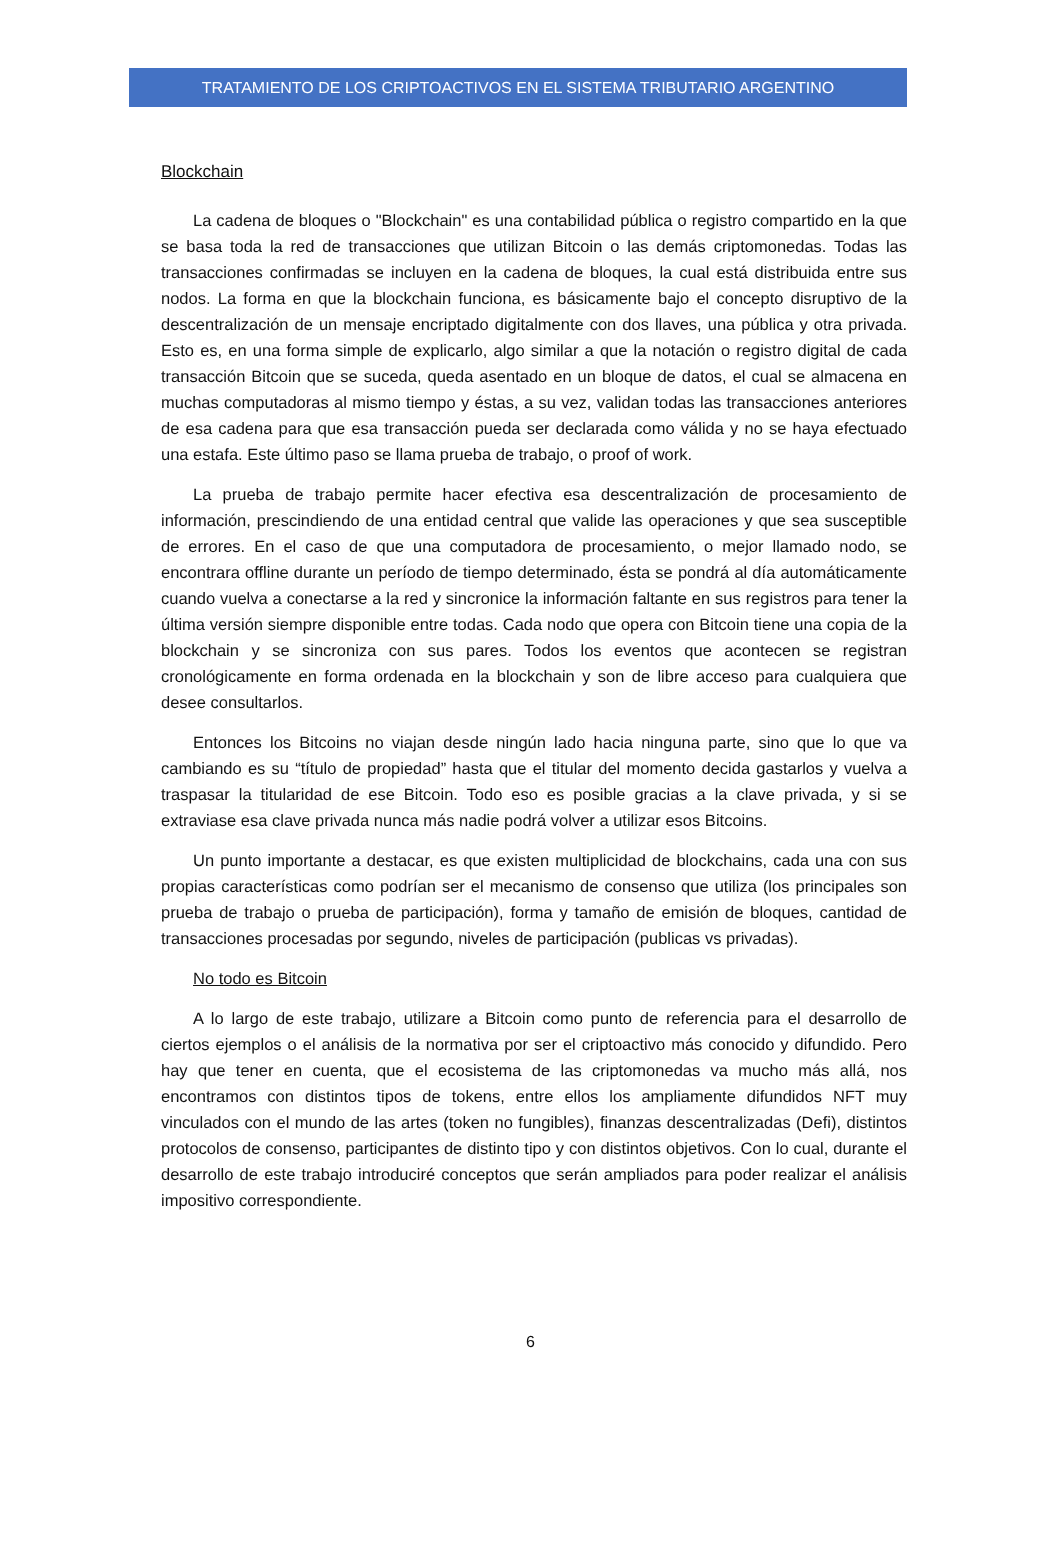TRATAMIENTO DE LOS CRIPTOACTIVOS EN EL SISTEMA TRIBUTARIO ARGENTINO
Blockchain
La cadena de bloques o "Blockchain" es una contabilidad pública o registro compartido en la que se basa toda la red de transacciones que utilizan Bitcoin o las demás criptomonedas. Todas las transacciones confirmadas se incluyen en la cadena de bloques, la cual está distribuida entre sus nodos. La forma en que la blockchain funciona, es básicamente bajo el concepto disruptivo de la descentralización de un mensaje encriptado digitalmente con dos llaves, una pública y otra privada. Esto es, en una forma simple de explicarlo, algo similar a que la notación o registro digital de cada transacción Bitcoin que se suceda, queda asentado en un bloque de datos, el cual se almacena en muchas computadoras al mismo tiempo y éstas, a su vez, validan todas las transacciones anteriores de esa cadena para que esa transacción pueda ser declarada como válida y no se haya efectuado una estafa. Este último paso se llama prueba de trabajo, o proof of work.
La prueba de trabajo permite hacer efectiva esa descentralización de procesamiento de información, prescindiendo de una entidad central que valide las operaciones y que sea susceptible de errores. En el caso de que una computadora de procesamiento, o mejor llamado nodo, se encontrara offline durante un período de tiempo determinado, ésta se pondrá al día automáticamente cuando vuelva a conectarse a la red y sincronice la información faltante en sus registros para tener la última versión siempre disponible entre todas. Cada nodo que opera con Bitcoin tiene una copia de la blockchain y se sincroniza con sus pares. Todos los eventos que acontecen se registran cronológicamente en forma ordenada en la blockchain y son de libre acceso para cualquiera que desee consultarlos.
Entonces los Bitcoins no viajan desde ningún lado hacia ninguna parte, sino que lo que va cambiando es su “título de propiedad” hasta que el titular del momento decida gastarlos y vuelva a traspasar la titularidad de ese Bitcoin. Todo eso es posible gracias a la clave privada, y si se extraviase esa clave privada nunca más nadie podrá volver a utilizar esos Bitcoins.
Un punto importante a destacar, es que existen multiplicidad de blockchains, cada una con sus propias características como podrían ser el mecanismo de consenso que utiliza (los principales son prueba de trabajo o prueba de participación), forma y tamaño de emisión de bloques, cantidad de transacciones procesadas por segundo, niveles de participación (publicas vs privadas).
No todo es Bitcoin
A lo largo de este trabajo, utilizare a Bitcoin como punto de referencia para el desarrollo de ciertos ejemplos o el análisis de la normativa por ser el criptoactivo más conocido y difundido. Pero hay que tener en cuenta, que el ecosistema de las criptomonedas va mucho más allá, nos encontramos con distintos tipos de tokens, entre ellos los ampliamente difundidos NFT muy vinculados con el mundo de las artes (token no fungibles), finanzas descentralizadas (Defi), distintos protocolos de consenso, participantes de distinto tipo y con distintos objetivos. Con lo cual, durante el desarrollo de este trabajo introduciré conceptos que serán ampliados para poder realizar el análisis impositivo correspondiente.
6